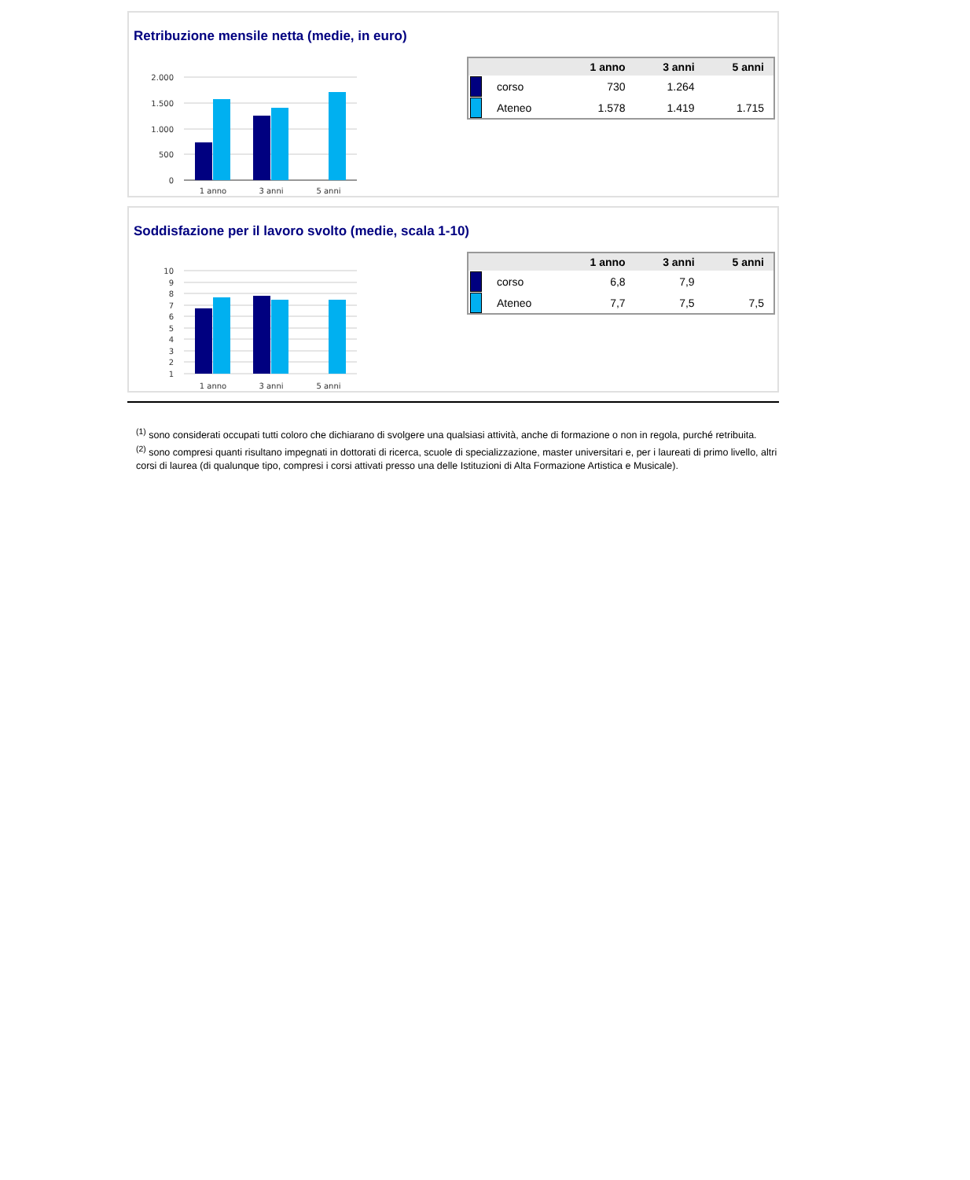Retribuzione mensile netta (medie, in euro)
2.000
1.500
1.000
500
0
1 anno
3 anni
5 anni
| | | 1 anno | 3 anni | 5 anni |
| --- | --- | --- | --- | --- |
| | corso | 730 | 1.264 | |
| | Ateneo | 1.578 | 1.419 | 1.715 |
Soddisfazione per il lavoro svolto (medie, scala 1-10)
10
9
8
7
6
5
4
3
2
1
1 anno
3 anni
5 anni
| | | 1 anno | 3 anni | 5 anni |
| --- | --- | --- | --- | --- |
| | corso | 6,8 | 7,9 | |
| | Ateneo | 7,7 | 7,5 | 7,5 |
<sup>(1)</sup> sono considerati occupati tutti coloro che dichiarano di svolgere una qualsiasi attività, anche di formazione o non in regola, purché retribuita.
<sup>(2)</sup> sono compresi quanti risultano impegnati in dottorati di ricerca, scuole di specializzazione, master universitari e, per i laureati di primo livello, altri corsi di laurea (di qualunque tipo, compresi i corsi attivati presso una delle Istituzioni di Alta Formazione Artistica e Musicale).